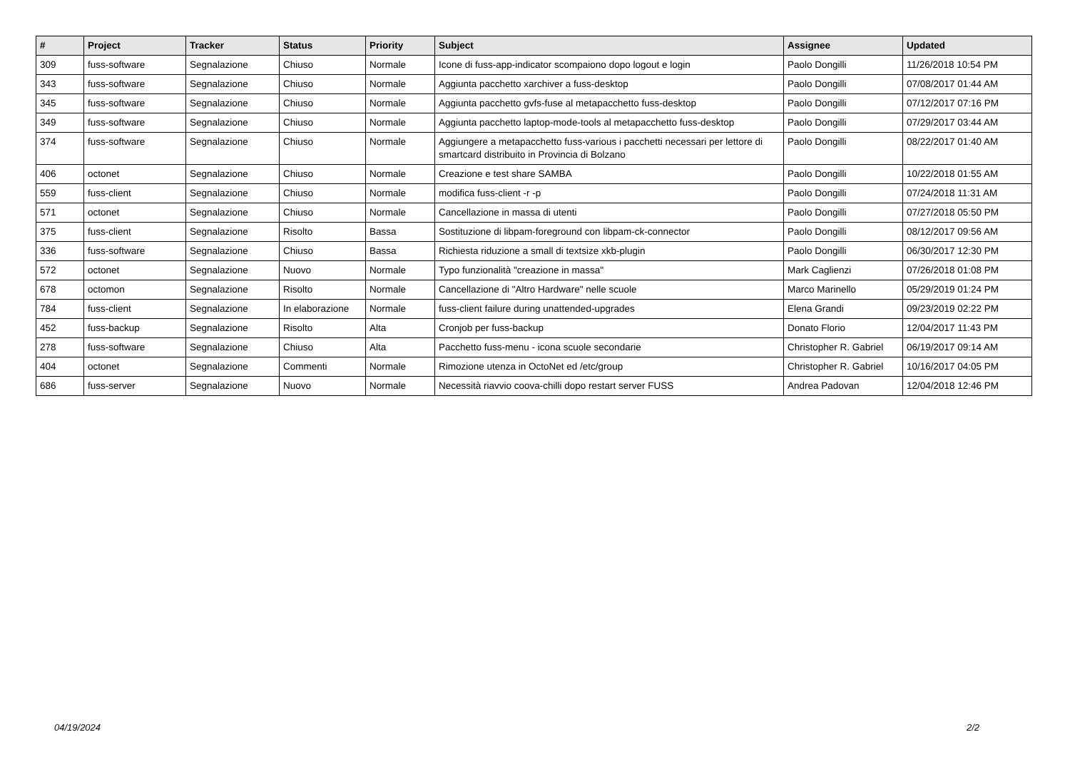| # | Project | Tracker | Status | Priority | Subject | Assignee | Updated |
| --- | --- | --- | --- | --- | --- | --- | --- |
| 309 | fuss-software | Segnalazione | Chiuso | Normale | Icone di fuss-app-indicator scompaiono dopo logout e login | Paolo Dongilli | 11/26/2018 10:54 PM |
| 343 | fuss-software | Segnalazione | Chiuso | Normale | Aggiunta pacchetto xarchiver a fuss-desktop | Paolo Dongilli | 07/08/2017 01:44 AM |
| 345 | fuss-software | Segnalazione | Chiuso | Normale | Aggiunta pacchetto gvfs-fuse al metapacchetto fuss-desktop | Paolo Dongilli | 07/12/2017 07:16 PM |
| 349 | fuss-software | Segnalazione | Chiuso | Normale | Aggiunta pacchetto laptop-mode-tools al metapacchetto fuss-desktop | Paolo Dongilli | 07/29/2017 03:44 AM |
| 374 | fuss-software | Segnalazione | Chiuso | Normale | Aggiungere a metapacchetto fuss-various i pacchetti necessari per lettore di smartcard distribuito in Provincia di Bolzano | Paolo Dongilli | 08/22/2017 01:40 AM |
| 406 | octonet | Segnalazione | Chiuso | Normale | Creazione e test share SAMBA | Paolo Dongilli | 10/22/2018 01:55 AM |
| 559 | fuss-client | Segnalazione | Chiuso | Normale | modifica fuss-client -r -p | Paolo Dongilli | 07/24/2018 11:31 AM |
| 571 | octonet | Segnalazione | Chiuso | Normale | Cancellazione in massa di utenti | Paolo Dongilli | 07/27/2018 05:50 PM |
| 375 | fuss-client | Segnalazione | Risolto | Bassa | Sostituzione di libpam-foreground con libpam-ck-connector | Paolo Dongilli | 08/12/2017 09:56 AM |
| 336 | fuss-software | Segnalazione | Chiuso | Bassa | Richiesta riduzione a small di textsize xkb-plugin | Paolo Dongilli | 06/30/2017 12:30 PM |
| 572 | octonet | Segnalazione | Nuovo | Normale | Typo funzionalità "creazione in massa" | Mark Caglienzi | 07/26/2018 01:08 PM |
| 678 | octomon | Segnalazione | Risolto | Normale | Cancellazione di "Altro Hardware" nelle scuole | Marco Marinello | 05/29/2019 01:24 PM |
| 784 | fuss-client | Segnalazione | In elaborazione | Normale | fuss-client failure during unattended-upgrades | Elena Grandi | 09/23/2019 02:22 PM |
| 452 | fuss-backup | Segnalazione | Risolto | Alta | Cronjob per fuss-backup | Donato Florio | 12/04/2017 11:43 PM |
| 278 | fuss-software | Segnalazione | Chiuso | Alta | Pacchetto fuss-menu - icona scuole secondarie | Christopher R. Gabriel | 06/19/2017 09:14 AM |
| 404 | octonet | Segnalazione | Commenti | Normale | Rimozione utenza in OctoNet ed /etc/group | Christopher R. Gabriel | 10/16/2017 04:05 PM |
| 686 | fuss-server | Segnalazione | Nuovo | Normale | Necessità riavvio coova-chilli dopo restart server FUSS | Andrea Padovan | 12/04/2018 12:46 PM |
04/19/2024 2/2